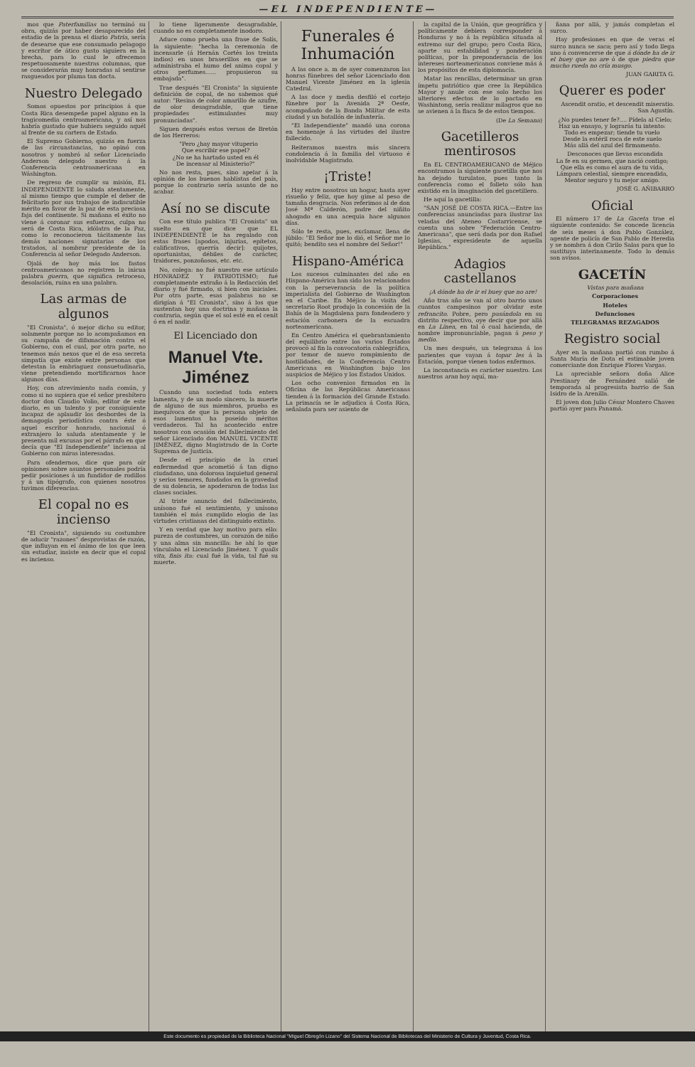—EL INDEPENDIENTE—
mos que Paterfamilias no terminó su obra, quizás por haber desaparecido del estadio de la prensa el diario Patria, sería de desearse que ese consumado pelagogo y escritor de ático gusto siguiera en la brecha, para lo cual le ofrecemos respetuosamente nuestras columnas, que se considerarán muy honradas al sentirse rasgueados por pluma tan docta.
Nuestro Delegado
Somos opuestos por principios á que Costa Rica desempeñe papel alguno en la tragicomedia centroamericana, y así nos habría gustado que hubiera seguido aquél al frente de su cartera de Estado.
El Supremo Gobierno, quizás en fuerza de las circunstancias, no opinó con nosotros y nombró al señor Licenciado Anderson delegado nuestro á la Conferencia centroamericana en Wáshington.
De regreso de cumplir su misión, EL INDEPENDIENTE lo saluda atentamente, al mismo tiempo que cumple el deber de felicitarlo por sus trabajos de indiscutible mérito en favor de la paz de esta preciosa faja del continente. Si mañana el éxito no viene á coronar sus esfuerzos, culpa no será de Costa Rica, idólatra de la Paz, como lo reconocieron tácitamente las demás naciones signatarias de los tratados, al nombrar presidente de la Conferencia al señor Delegado Anderson.
Ojalá de hoy más los fastos centroamericanos no registren la inicua palabra guerra, que significa retroceso, desolación, ruina en una palabra.
Las armas de algunos
"El Cronista", ó mejor dicho su editor, solamente porque no lo acompañamos en su campaña de difamación contra el Gobierno, con el cual, por otra parte, no tenemos más nexos que el de esa secreta simpatía que existe entre personas que detestan la embriaguez consuetudinaria, viene pretendiendo mortificarnos hace algunos días.
Hoy, con atrevimiento nada común, y como si no supiera que el señor presbítero doctor don Claudio Volio, editor de este diario, es un talento y por consiguiente incapaz de aplaudir los desbordes de la demagogia periodística contra éste ó aquel escritor honrado, nacional ó extranjero lo saluda atentamente y le presenta mil excusas por el párrafo en que decía que "El Independiente" inciensa al Gobierno con miras interesadas.
Para ofendernos, dice que para oír opiniones sobre asuntos personales podría pedir posiciones á un fundidor de rodillos y á un tipógrafo, con quienes nosotros tuvimos diferencias.
El copal no es incienso
"El Cronista", siguiendo su costumbre de aducir "razones" desprovistas de razón, que influyan en el ánimo de los que leen sin estudiar, insiste en decir que el copal es incienso.
lo tiene ligeramente desagradable, cuando no es completamente inodoro.
Aduce como prueba una frase de Solís, la siguiente: "hecha la ceremonia de incensarle (á Hernán Cortés los treinta indios) en unos braserillos en que se administraba el humo del anima copal y otros perfumes...... propusieron su embajada".
Trae después "El Cronista" la siguiente definición de copal, de no sabemos qué autor: "Resina de color amarillo de azufre, de olor desagradable, que tiene propiedades estimulantes muy pronunciadas".
Siguen después estos versos de Bretón de los Herreros:
"Pero ¿hay mayor vituperio
Que escribir ese papel?
¿No se ha hartado usted en él
De incensar al Ministerio?"
No nos resta, pues, sino apelar á la opinión de los buenos hablistas del país, porque lo contrario sería asunto de no acabar.
Así no se discute
Con ese título publica "El Cronista" un suelto en que dice que EL INDEPENDIENTE le ha regalado con estas frases [apodos, injurias, epítetos, calificativos, querría decir]: quijotes, oportunistas, débiles de carácter, traidores, ponzoñosos, etc. etc.
No, colega: no fué nuestro ese artículo HONRADEZ Y PATRIOTISMO; fué completamente extraño á la Redacción del diario y fué firmado, si bien con iniciales. Por otra parte, esas palabras no se dirigían á "El Cronista", sino á los que sustentan hoy una doctrina y mañana la contraria, según que el sol esté en el cenit ó en el nadir.
El Licenciado don
Manuel Vte. Jiménez
Cuando una sociedad toda entera lamenta, y de un modo sincero, la muerte de alguno de sus miembros, prueba es inequívoca de que la persona objeto de esos lamentos ha poseído méritos verdaderos. Tal ha acontecido entre nosotros con ocasión del fallecimiento del señor Licenciado don MANUEL VICENTE JIMÉNEZ, digno Magistrado de la Corte Suprema de Justicia.
Desde el principio de la cruel enfermedad que acometió á tan digno ciudadano, una dolorosa inquietud general y serios temores, fundados en la gravedad de su dolencia, se apoderaron de todas las clases sociales.
Al triste anuncio del fallecimiento, unísono fué el sentimiento, y unísono también el más cumplido elogio de las virtudes cristianas del distinguido extinto.
Y en verdad que hay motivo para ello: pureza de costumbres, un corazón de niño y una alma sin mancilla: he ahí lo que vinculaba el Licenciado Jiménez. Y qualis vita, finis ita: cual fué la vida, tal fué su muerte.
Funerales é Inhumación
A las once a. m de ayer comenzaron las honras fúnebres del señor Licenciado don Manuel Vicente Jiménez en la iglesia Catedral.
A las doce y media desfiló el cortejo fúnebre por la Avenida 2ª Oeste, acompañado de la Banda Militar de esta ciudad y un batallón de infantería.
"El Independiente" mandó una corona en homenaje á las virtudes del ilustre fallecido.
Reiteramos nuestra más sincera condolencia á la familia del virtuoso é inolvidable Magistrado.
¡Triste!
Hay entre nosotros un hogar, hasta ayer risueño y feliz, que hoy gime al peso de tamaña desgracia. Nos referimos al de don José Mª Calderón, padre del niñito ahogado en una acequia hace algunos días.
Sólo te resta, pues, exclamar, llena de júbilo: "El Señor me lo dió, el Señor me lo quitó; bendito sea el nombre del Señor!"
Hispano-América
Los sucesos culminantes del año en Hispano-América han sido los relacionados con la perseverancia de la política imperialista del Gobierno de Washington en el Caribe. En Méjico la visita del secretario Root produjo la concesión de la Bahía de la Magdalena para fondeadero y estación carbonera de la escuadra norteamericana.
En Centro América el quebrantamiento del equilibrio entre los varios Estados provocó al fin la convocatoria cablegráfica, por temor de nuevo rompimiento de hostilidades, de la Conferencia Centro Americana en Washington bajo los auspicios de Méjico y los Estados Unidos.
Los ocho convenios firmados en la Oficina de las Repúblicas Americanas tienden á la formación del Grande Estado. La primacía se le adjudica á Costa Rica, señalada para ser asiento de
la capital de la Unión, que geográfica y políticamente debiera corresponder á Honduras y no á la república situada al extremo sur del grupo; pero Costa Rica, aparte su estabilidad y ponderación políticas, por la preponderancia de los intereses norteamericanos conviene más á los propósitos de esta diplomacia.
Matar las rencillas, determinar un gran ímpetu patriótico que cree la República Mayor y anule con ese solo hecho los ulteriores efectos de lo pactado en Washintong, sería realizar milagros que no se avienen á la flaca fe de estos tiempos.
(De La Semana)
Gacetilleros mentirosos
En EL CENTROAMERICANO de Méjico encontramos la siguiente gacetilla que nos ha dejado turulatos, pues tanto la conferencia como el folleto sólo han existido en la imaginación del gacetillero.
He aquí la gacetilla:
"SAN JOSÉ DE COSTA RICA.—Entre las conferencias anunciadas para ilustrar las veladas del Ateneo Costarricense, se cuenta una sobre "Federación Centro-Americana", que será dada por don Rafael Iglesias, expresidente de aquella República."
Adagios castellanos
¡A dónde ha de ir el buey que no are!
Año tras año se van al otro barrio unos cuantos campesinos por olvidar este refrancito. Pobre, pero pasándola en su distrito respectivo, oye decir que por allá en La Línea, en tal ó cual hacienda, de nombre impronunciable, pagan á peso y medio.
Un mes después, un telegrama á los parientes que vayan á topar les á la Estación, porque vienen todos enfermos.
La inconstancia es carácter nuestro. Los nuestros aran hoy aquí, ma-
ñana por allá, y jamás completan el surco.
Hay profesiones en que de veras el surco nunca se saca; pero así y todo llega uno á convencerse de que á dónde ha de ir el buey que no are ó de que piedra que mucho rueda no cría musgo.
JUAN GARITA G.
Querer es poder
Ascendit oratio, et descendit miseratio.
San Agustín.
¿No puedes tener fe?.... Pídela al Cielo;
Haz un ensayo, y lograrás tu intento:
Todo es empezar; tiende tu vuelo
Desde la estéril roca de este suelo
Más allá del azul del firmamento.
Desconoces que llevas escondida
La fe en su germen, que nació contigo;
Que ella es como el aura de tu vida,
Lámpara celestial, siempre encendida,
Mentor seguro y tu mejor amigo.
JOSÉ G. AÑIBARRO
Oficial
El número 17 de La Gaceta trae el siguiente contenido: Se concede licencia de seis meses á don Pablo González, agente de policía de San Pablo de Heredia y se nombra á don Cirilo Salas para que lo sustituya interinamente. Todo lo demás son avisos.
GACETÍN
Vistas para mañana
Corporaciones
Hoteles
Defunciones
TELEGRAMAS REZAGADOS
Registro social
Ayer en la mañana partió con rumbo á Santa María de Dota el estimable joven comerciante don Enrique Flores Vargas.
La apreciable señora doña Alice Prestinary de Fernández salió de temporada al progresista barrio de San Isidro de la Arenilla.
El joven don Julio César Montero Chaves partió ayer para Panamá.
Este documento es propiedad de la Biblioteca Nacional "Miguel Obregón Lizano" del Sistema Nacional de Bibliotecas del Ministerio de Cultura y Juventud, Costa Rica.